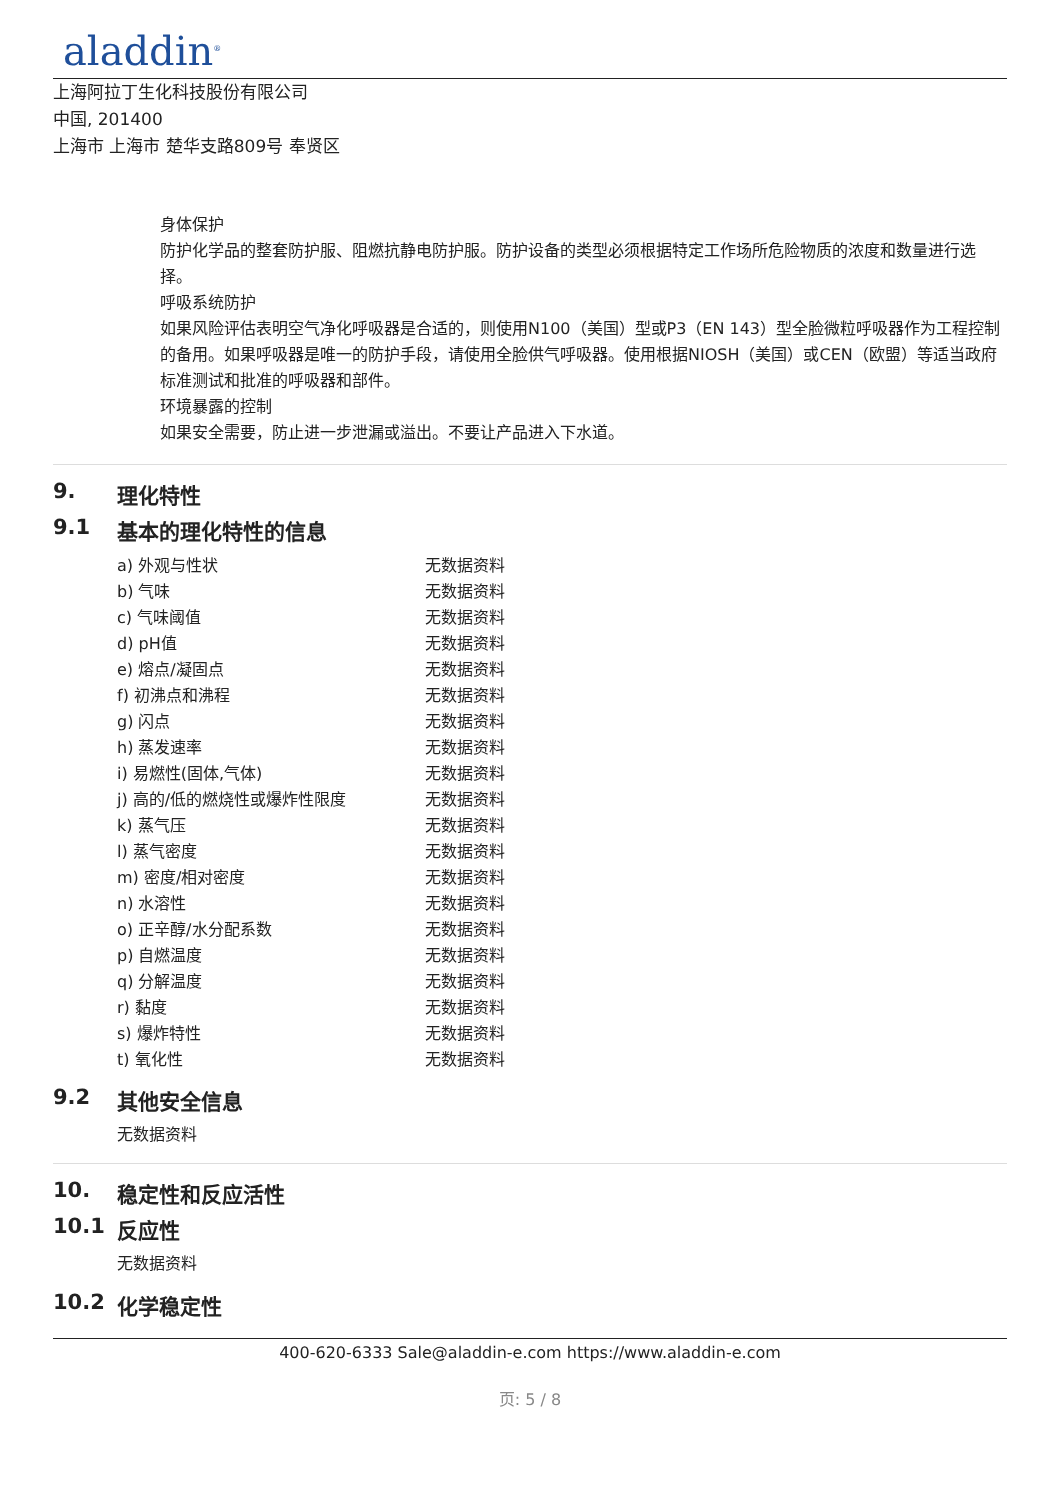aladdin<sup>®</sup>
上海阿拉丁生化科技股份有限公司
中国, 201400
上海市 上海市 楚华支路809号 奉贤区
身体保护
防护化学品的整套防护服、阻燃抗静电防护服。防护设备的类型必须根据特定工作场所危险物质的浓度和数量进行选择。
呼吸系统防护
如果风险评估表明空气净化呼吸器是合适的，则使用N100（美国）型或P3（EN 143）型全脸微粒呼吸器作为工程控制的备用。如果呼吸器是唯一的防护手段，请使用全脸供气呼吸器。使用根据NIOSH（美国）或CEN（欧盟）等适当政府标准测试和批准的呼吸器和部件。
环境暴露的控制
如果安全需要，防止进一步泄漏或溢出。不要让产品进入下水道。
9. 理化特性
9.1 基本的理化特性的信息
| a) 外观与性状 | 无数据资料 |
| b) 气味 | 无数据资料 |
| c) 气味阈值 | 无数据资料 |
| d) pH值 | 无数据资料 |
| e) 熔点/凝固点 | 无数据资料 |
| f) 初沸点和沸程 | 无数据资料 |
| g) 闪点 | 无数据资料 |
| h) 蒸发速率 | 无数据资料 |
| i) 易燃性(固体,气体) | 无数据资料 |
| j) 高的/低的燃烧性或爆炸性限度 | 无数据资料 |
| k) 蒸气压 | 无数据资料 |
| l) 蒸气密度 | 无数据资料 |
| m) 密度/相对密度 | 无数据资料 |
| n) 水溶性 | 无数据资料 |
| o) 正辛醇/水分配系数 | 无数据资料 |
| p) 自燃温度 | 无数据资料 |
| q) 分解温度 | 无数据资料 |
| r) 黏度 | 无数据资料 |
| s) 爆炸特性 | 无数据资料 |
| t) 氧化性 | 无数据资料 |
9.2 其他安全信息
无数据资料
10. 稳定性和反应活性
10.1 反应性
无数据资料
10.2 化学稳定性
400-620-6333 Sale@aladdin-e.com https://www.aladdin-e.com
页: 5 / 8